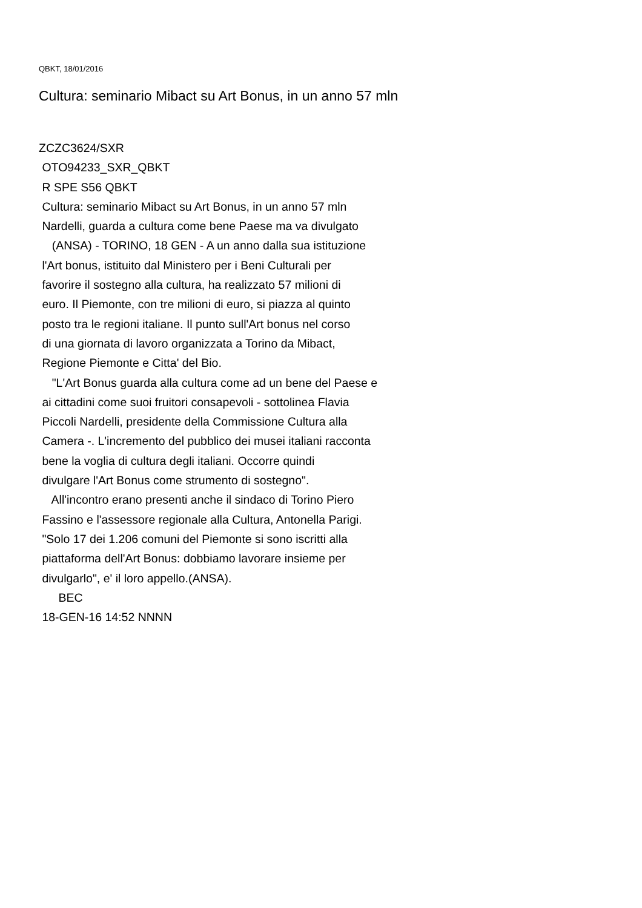QBKT, 18/01/2016
Cultura: seminario Mibact su Art Bonus, in un anno 57 mln
ZCZC3624/SXR
 OTO94233_SXR_QBKT
 R SPE S56 QBKT
 Cultura: seminario Mibact su Art Bonus, in un anno 57 mln
 Nardelli, guarda a cultura come bene Paese ma va divulgato
    (ANSA) - TORINO, 18 GEN - A un anno dalla sua istituzione
 l'Art bonus, istituito dal Ministero per i Beni Culturali per
 favorire il sostegno alla cultura, ha realizzato 57 milioni di
 euro. Il Piemonte, con tre milioni di euro, si piazza al quinto
 posto tra le regioni italiane. Il punto sull'Art bonus nel corso
 di una giornata di lavoro organizzata a Torino da Mibact,
 Regione Piemonte e Citta' del Bio.
    "L'Art Bonus guarda alla cultura come ad un bene del Paese e
 ai cittadini come suoi fruitori consapevoli - sottolinea Flavia
 Piccoli Nardelli, presidente della Commissione Cultura alla
 Camera -. L'incremento del pubblico dei musei italiani racconta
 bene la voglia di cultura degli italiani. Occorre quindi
 divulgare l'Art Bonus come strumento di sostegno".
    All'incontro erano presenti anche il sindaco di Torino Piero
 Fassino e l'assessore regionale alla Cultura, Antonella Parigi.
 "Solo 17 dei 1.206 comuni del Piemonte si sono iscritti alla
 piattaforma dell'Art Bonus: dobbiamo lavorare insieme per
 divulgarlo", e' il loro appello.(ANSA).
      BEC
 18-GEN-16 14:52 NNNN